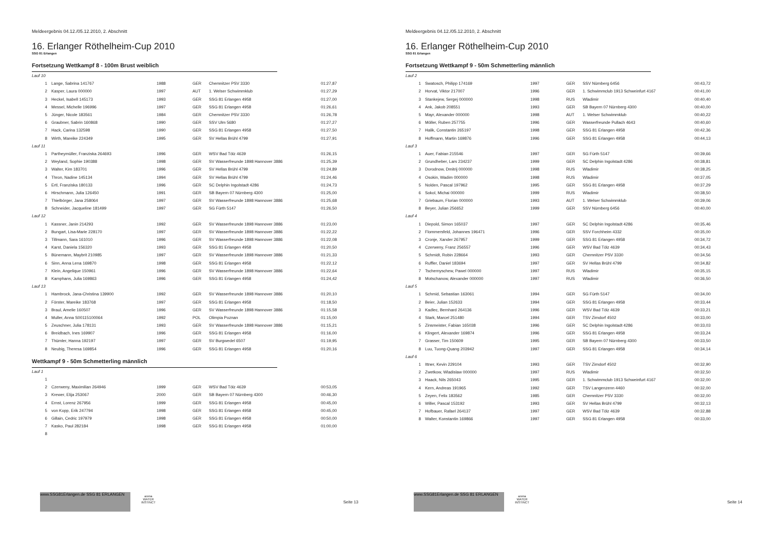Meldeergebnis 04.12./05.12.2010, 2. Abschnitt
16. Erlanger Röthelheim-Cup 2010
SSG 81 Erlangen
Fortsetzung Wettkampf 8 - 100m Brust weiblich
| Lauf 10 | | | | | |
| 1 | Lange, Sabrina 141767 | 1988 | GER | Chemnitzer PSV 3330 | 01:27,87 |
| 2 | Kasper, Laura 000000 | 1997 | AUT | 1. Welser Schwimmklub | 01:27,29 |
| 3 | Heckel, Isabell 145173 | 1993 | GER | SSG 81 Erlangen 4958 | 01:27,00 |
| 4 | Messel, Michelle 196996 | 1997 | GER | SSG 81 Erlangen 4958 | 01:26,61 |
| 5 | Jünger, Nicole 183561 | 1984 | GER | Chemnitzer PSV 3330 | 01:26,78 |
| 6 | Graubner, Sabrin 160868 | 1990 | GER | SSV Ulm 5680 | 01:27,27 |
| 7 | Hack, Carina 132598 | 1990 | GER | SSG 81 Erlangen 4958 | 01:27,50 |
| 8 | Wirth, Mareike 224349 | 1995 | GER | SV Hellas Brühl 4799 | 01:27,91 |
| Lauf 11 | | | | | |
| 1 | Partheymüller, Franziska 264693 | 1996 | GER | WSV Bad Tölz 4639 | 01:26,15 |
| 2 | Weyland, Sophie 190388 | 1998 | GER | SV Wasserfreunde 1898 Hannover 3886 | 01:25,39 |
| 3 | Walter, Kim 183701 | 1996 | GER | SV Hellas Brühl 4799 | 01:24,89 |
| 4 | Thron, Nadine 145134 | 1994 | GER | SV Hellas Brühl 4799 | 01:24,46 |
| 5 | Ertl, Franziska 180133 | 1996 | GER | SC Delphin Ingolstadt 4286 | 01:24,73 |
| 6 | Hirschmann, Julia 126450 | 1991 | GER | SB Bayern 07 Nürnberg 4300 | 01:25,00 |
| 7 | Thielbörger, Jana 258064 | 1997 | GER | SV Wasserfreunde 1898 Hannover 3886 | 01:25,68 |
| 8 | Schneider, Jacqueline 181499 | 1997 | GER | SG Fürth 5147 | 01:26,50 |
| Lauf 12 | | | | | |
| 1 | Kassner, Janin 214293 | 1992 | GER | SV Wasserfreunde 1898 Hannover 3886 | 01:23,00 |
| 2 | Bungart, Lisa-Marie 228170 | 1997 | GER | SV Wasserfreunde 1898 Hannover 3886 | 01:22,22 |
| 3 | Tillmann, Sara 161010 | 1996 | GER | SV Wasserfreunde 1898 Hannover 3886 | 01:22,08 |
| 4 | Karst, Daniela 156320 | 1993 | GER | SSG 81 Erlangen 4958 | 01:20,50 |
| 5 | Bünemann, Maybrit 210985 | 1997 | GER | SV Wasserfreunde 1898 Hannover 3886 | 01:21,33 |
| 6 | Sinn, Anna Lena 169870 | 1998 | GER | SSG 81 Erlangen 4958 | 01:22,12 |
| 7 | Klein, Angelique 150961 | 1996 | GER | SV Wasserfreunde 1898 Hannover 3886 | 01:22,64 |
| 8 | Kamphans, Julia 169863 | 1996 | GER | SSG 81 Erlangen 4958 | 01:24,42 |
| Lauf 13 | | | | | |
| 1 | Hambrock, Jana-Christina 139900 | 1992 | GER | SV Wasserfreunde 1898 Hannover 3886 | 01:20,10 |
| 2 | Förster, Mareike 183768 | 1997 | GER | SSG 81 Erlangen 4958 | 01:18,50 |
| 3 | Braul, Amelie 160507 | 1996 | GER | SV Wasserfreunde 1898 Hannover 3886 | 01:15,58 |
| 4 | Muller, Anna S00115100064 | 1992 | POL | Olimpia Poznan | 01:15,00 |
| 5 | Zeuschner, Julia 178131 | 1993 | GER | SV Wasserfreunde 1898 Hannover 3886 | 01:15,21 |
| 6 | Breidbach, Ines 169907 | 1996 | GER | SSG 81 Erlangen 4958 | 01:16,00 |
| 7 | Thümler, Hanna 192197 | 1997 | GER | SV Burgwedel 6507 | 01:19,95 |
| 8 | Neubig, Theresa 169854 | 1996 | GER | SSG 81 Erlangen 4958 | 01:20,16 |
Wettkampf 9 - 50m Schmetterling männlich
| Lauf 1 | | | | | |
| 1 | | | | | |
| 2 | Czerweny, Maximilian 264946 | 1999 | GER | WSV Bad Tölz 4639 | 00:53,05 |
| 3 | Krewer, Elija 253067 | 2000 | GER | SB Bayern 07 Nürnberg 4300 | 00:46,30 |
| 4 | Ernst, Lorenz 267956 | 1999 | GER | SSG 81 Erlangen 4958 | 00:45,00 |
| 5 | von Kopp, Erik 247794 | 1998 | GER | SSG 81 Erlangen 4958 | 00:45,00 |
| 6 | Gillain, Cedric 197979 | 1998 | GER | SSG 81 Erlangen 4958 | 00:50,00 |
| 7 | Kasko, Paul 282184 | 1998 | GER | SSG 81 Erlangen 4958 | 01:00,00 |
| 8 | | | | | |
www.SSG81Erlangen.de SSG 81 ERLANGEN
arena WATER INSTINCT
Seite 13
Meldeergebnis 04.12./05.12.2010, 2. Abschnitt
16. Erlanger Röthelheim-Cup 2010
SSG 81 Erlangen
Fortsetzung Wettkampf 9 - 50m Schmetterling männlich
| Lauf 2 | | | | | |
| 1 | Swatosch, Philipp 174169 | 1997 | GER | SSV Nürnberg 6456 | 00:43,72 |
| 2 | Horvat, Viktor 217007 | 1996 | GER | 1. Schwimmclub 1913 Schweinfurt 4167 | 00:41,00 |
| 3 | Stankejew, Sergej 000000 | 1998 | RUS | Wladimir | 00:40,40 |
| 4 | Ank, Jakob 208551 | 1993 | GER | SB Bayern 07 Nürnberg 4300 | 00:40,00 |
| 5 | Mayr, Alexander 000000 | 1998 | AUT | 1. Welser Schwimmklub | 00:40,22 |
| 6 | Möller, Ruben 257755 | 1996 | GER | Wasserfreunde Pullach 4643 | 00:40,60 |
| 7 | Halik, Constantin 265197 | 1998 | GER | SSG 81 Erlangen 4958 | 00:42,36 |
| 8 | Hoffmann, Martin 169876 | 1996 | GER | SSG 81 Erlangen 4958 | 00:44,13 |
| Lauf 3 | | | | | |
| 1 | Auer, Fabian 215546 | 1997 | GER | SG Fürth 5147 | 00:39,66 |
| 2 | Grundheber, Lars 234237 | 1999 | GER | SC Delphin Ingolstadt 4286 | 00:38,81 |
| 3 | Dorodnow, Dmitrij 000000 | 1998 | RUS | Wladimir | 00:38,25 |
| 4 | Osokin, Wadim 000000 | 1998 | RUS | Wladimir | 00:37,05 |
| 5 | Nolden, Pascal 197962 | 1995 | GER | SSG 81 Erlangen 4958 | 00:37,29 |
| 6 | Sokol, Michai 000000 | 1999 | RUS | Wladimir | 00:38,50 |
| 7 | Griebaum, Florian 000000 | 1993 | AUT | 1. Welser Schwimmklub | 00:39,06 |
| 8 | Beyer, Julian 256652 | 1999 | GER | SSV Nürnberg 6456 | 00:40,00 |
| Lauf 4 | | | | | |
| 1 | Diepold, Simon 165037 | 1997 | GER | SC Delphin Ingolstadt 4286 | 00:35,46 |
| 2 | Flommersfeld, Johannes 196471 | 1996 | GER | SSV Forchheim 4332 | 00:35,00 |
| 3 | Cronje, Xander 267957 | 1999 | GER | SSG 81 Erlangen 4958 | 00:34,72 |
| 4 | Czerweny, Franz 256557 | 1996 | GER | WSV Bad Tölz 4639 | 00:34,43 |
| 5 | Schmidt, Robin 228664 | 1993 | GER | Chemnitzer PSV 3330 | 00:34,56 |
| 6 | Ruffler, Daniel 183694 | 1997 | GER | SV Hellas Brühl 4799 | 00:34,82 |
| 7 | Tschernyschew, Pawel 000000 | 1997 | RUS | Wladimir | 00:35,15 |
| 8 | Motschanow, Alexander 000000 | 1997 | RUS | Wladimir | 00:36,50 |
| Lauf 5 | | | | | |
| 1 | Schmid, Sebastian 163061 | 1994 | GER | SG Fürth 5147 | 00:34,00 |
| 2 | Beier, Julian 152633 | 1994 | GER | SSG 81 Erlangen 4958 | 00:33,44 |
| 3 | Kadlec, Bernhard 264136 | 1996 | GER | WSV Bad Tölz 4639 | 00:33,21 |
| 4 | Stark, Marcel 251480 | 1994 | GER | TSV Zirndorf 4502 | 00:33,00 |
| 5 | Zinsmeister, Fabian 165038 | 1996 | GER | SC Delphin Ingolstadt 4286 | 00:33,03 |
| 6 | Klingert, Alexander 169874 | 1996 | GER | SSG 81 Erlangen 4958 | 00:33,24 |
| 7 | Grasser, Tim 150609 | 1995 | GER | SB Bayern 07 Nürnberg 4300 | 00:33,50 |
| 8 | Luu, Tuong-Quang 203942 | 1997 | GER | SSG 81 Erlangen 4958 | 00:34,14 |
| Lauf 6 | | | | | |
| 1 | Ittner, Kevin 229104 | 1993 | GER | TSV Zirndorf 4502 | 00:32,90 |
| 2 | Zwetkow, Wladislaw 000000 | 1997 | RUS | Wladimir | 00:32,50 |
| 3 | Haack, Nils 265043 | 1995 | GER | 1. Schwimmclub 1913 Schweinfurt 4167 | 00:32,00 |
| 4 | Kern, Andreas 191965 | 1992 | GER | TSV Langenzenn 4460 | 00:32,00 |
| 5 | Zeyen, Felix 183562 | 1985 | GER | Chemnitzer PSV 3330 | 00:32,00 |
| 6 | Willer, Pascal 153192 | 1993 | GER | SV Hellas Brühl 4799 | 00:32,13 |
| 7 | Hofbauer, Rafael 264137 | 1997 | GER | WSV Bad Tölz 4639 | 00:32,88 |
| 8 | Walter, Konstantin 169866 | 1997 | GER | SSG 81 Erlangen 4958 | 00:33,00 |
www.SSG81Erlangen.de SSG 81 ERLANGEN
arena WATER INSTINCT
Seite 14